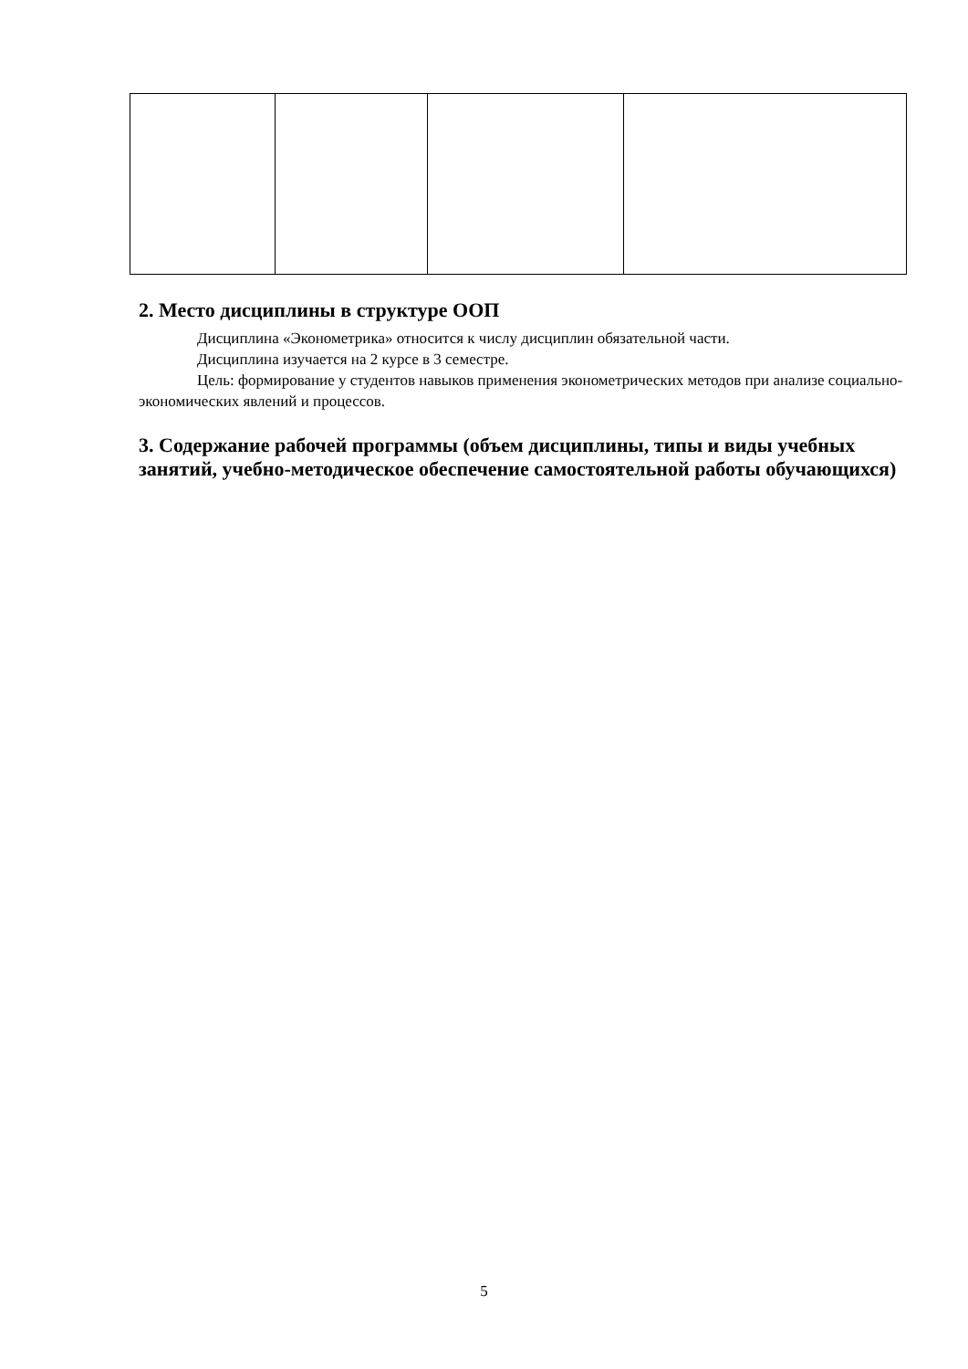2. Место дисциплины в структуре ООП
Дисциплина «Эконометрика» относится к числу дисциплин обязательной части.
Дисциплина изучается на 2 курсе в 3 семестре.
Цель: формирование у студентов навыков применения эконометрических методов при анализе социально-экономических явлений и процессов.
3. Содержание рабочей программы (объем дисциплины, типы и виды учебных занятий, учебно-методическое обеспечение самостоятельной работы обучающихся)
5